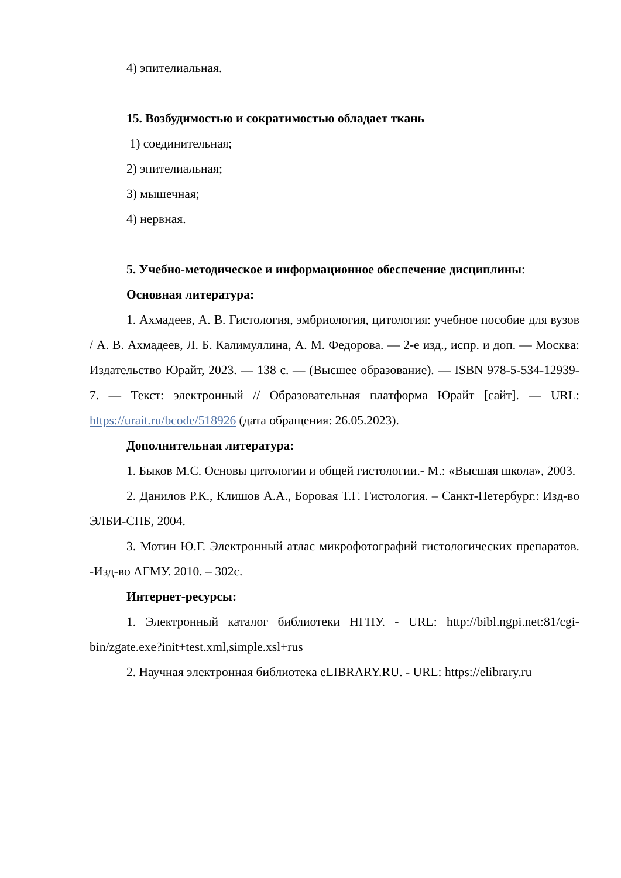4) эпителиальная.
15. Возбудимостью и сократимостью обладает ткань
1) соединительная;
2) эпителиальная;
3) мышечная;
4) нервная.
5. Учебно-методическое и информационное обеспечение дисциплины:
Основная литература:
1. Ахмадеев, А. В. Гистология, эмбриология, цитология: учебное пособие для вузов / А. В. Ахмадеев, Л. Б. Калимуллина, А. М. Федорова. — 2-е изд., испр. и доп. — Москва: Издательство Юрайт, 2023. — 138 с. — (Высшее образование). — ISBN 978-5-534-12939-7. — Текст: электронный // Образовательная платформа Юрайт [сайт]. — URL: https://urait.ru/bcode/518926 (дата обращения: 26.05.2023).
Дополнительная литература:
1. Быков М.С. Основы цитологии и общей гистологии.- М.: «Высшая школа», 2003.
2. Данилов Р.К., Клишов А.А., Боровая Т.Г. Гистология. – Санкт-Петербург.: Изд-во ЭЛБИ-СПБ, 2004.
3. Мотин Ю.Г. Электронный атлас микрофотографий гистологических препаратов. -Изд-во АГМУ. 2010. – 302с.
Интернет-ресурсы:
1. Электронный каталог библиотеки НГПУ. - URL: http://bibl.ngpi.net:81/cgi-bin/zgate.exe?init+test.xml,simple.xsl+rus
2. Научная электронная библиотека eLIBRARY.RU. - URL: https://elibrary.ru